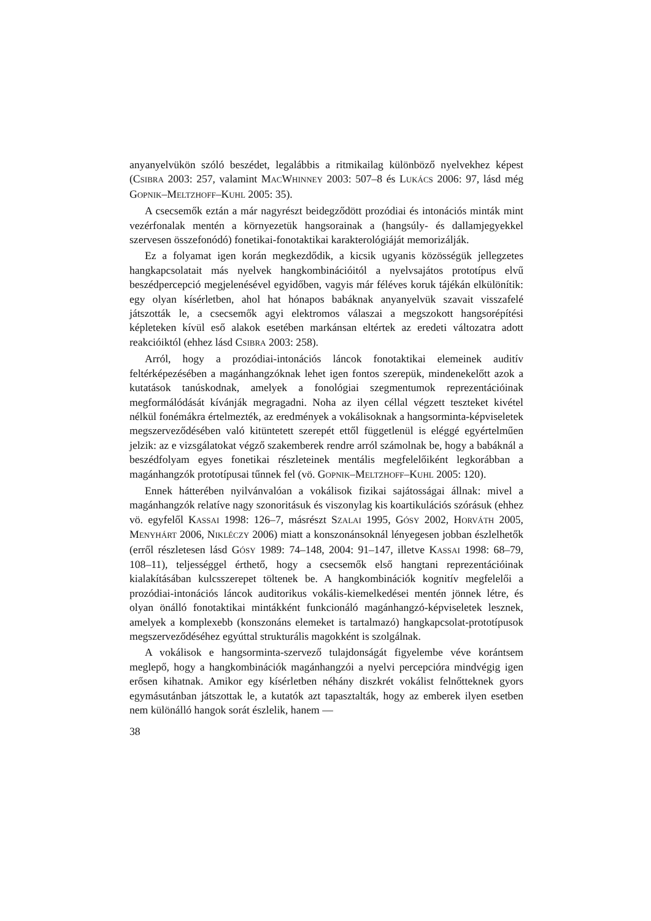anyanyelvükön szóló beszédet, legalábbis a ritmikailag különböző nyelvekhez képest (CSIBRA 2003: 257, valamint MACWHINNEY 2003: 507–8 és LUKÁCS 2006: 97, lásd még GOPNIK–MELTZHOFF–KUHL 2005: 35).
A csecsemők eztán a már nagyrészt beidegződött prozódiai és intonációs minták mint vezérfonalak mentén a környezetük hangsorainak a (hangsúly- és dallamjegyekkel szervesen összefonódó) fonetikai-fonotaktikai karakterológiáját memorizálják.
Ez a folyamat igen korán megkezdődik, a kicsik ugyanis közösségük jellegzetes hangkapcsolatait más nyelvek hangkombinációitól a nyelvsajátos prototípus elvű beszédpercepció megjelenésével egyidőben, vagyis már féléves koruk tájékán elkülönítik: egy olyan kísérletben, ahol hat hónapos babáknak anyanyelvük szavait visszafelé játszották le, a csecsemők agyi elektromos válaszai a megszokott hangsorépítési képleteken kívül eső alakok esetében markánsan eltértek az eredeti változatra adott reakcióiktól (ehhez lásd CSIBRA 2003: 258).
Arról, hogy a prozódiai-intonációs láncok fonotaktikai elemeinek auditív feltérképezésében a magánhangzóknak lehet igen fontos szerepük, mindenekelőtt azok a kutatások tanúskodnak, amelyek a fonológiai szegmentumok reprezentációinak megformálódását kívánják megragadni. Noha az ilyen céllal végzett teszteket kivétel nélkül fonémákra értelmezték, az eredmények a vokálisoknak a hangsorminta-képviseletek megszerveződésében való kitüntetett szerepét ettől függetlenül is eléggé egyértelműen jelzik: az e vizsgálatokat végző szakemberek rendre arról számolnak be, hogy a babáknál a beszédfolyam egyes fonetikai részleteinek mentális megfelelőiként legkorábban a magánhangzók prototípusai tűnnek fel (vö. GOPNIK–MELTZHOFF–KUHL 2005: 120).
Ennek hátterében nyilvánvalóan a vokálisok fizikai sajátosságai állnak: mivel a magánhangzók relatíve nagy szonoritásuk és viszonylag kis koartikulációs szórásuk (ehhez vö. egyfelől KASSAI 1998: 126–7, másrészt SZALAI 1995, GÓSY 2002, HORVÁTH 2005, MENYHÁRT 2006, NIKLÉCZY 2006) miatt a konszonánsoknál lényegesen jobban észlelhetők (erről részletesen lásd GÓSY 1989: 74–148, 2004: 91–147, illetve KASSAI 1998: 68–79, 108–11), teljességgel érthető, hogy a csecsemők első hangtani reprezentációinak kialakításában kulcsszerepet töltenek be. A hangkombinációk kognitív megfelelői a prozódiai-intonációs láncok auditorikus vokális-kiemelkedései mentén jönnek létre, és olyan önálló fonotaktikai mintákként funkcionáló magánhangzó-képviseletek lesznek, amelyek a komplexebb (konszonáns elemeket is tartalmazó) hangkapcsolat-prototípusok megszerveződéséhez egyúttal strukturális magokként is szolgálnak.
A vokálisok e hangsorminta-szervező tulajdonságát figyelembe véve korántsem meglepő, hogy a hangkombinációk magánhangzói a nyelvi percepcióra mindvégig igen erősen kihatnak. Amikor egy kísérletben néhány diszkrét vokálist felnőtteknek gyors egymásutánban játszottak le, a kutatók azt tapasztalták, hogy az emberek ilyen esetben nem különálló hangok sorát észlelik, hanem —
38